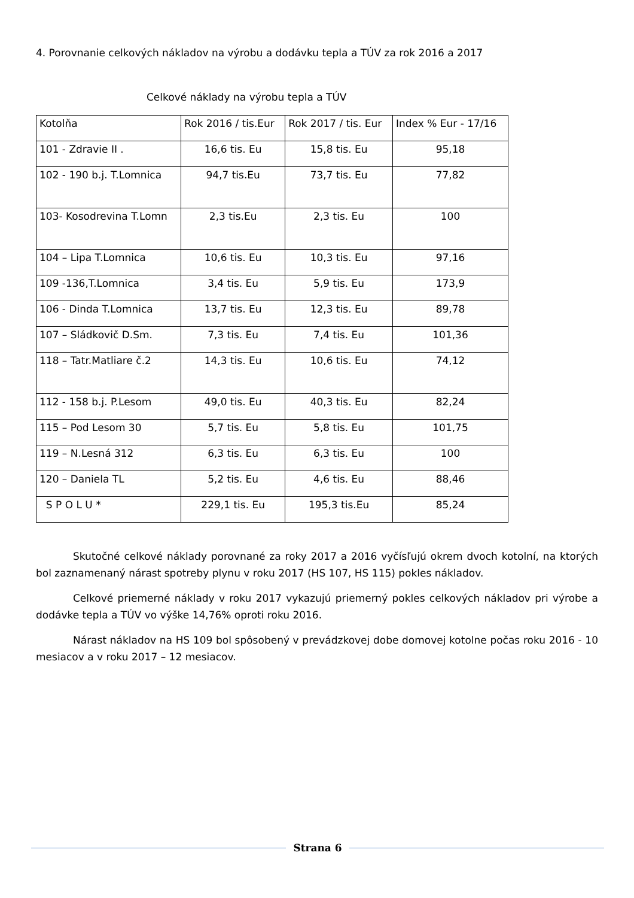4. Porovnanie celkových nákladov na výrobu a dodávku tepla a TÚV za rok 2016 a 2017
Celkové náklady na výrobu tepla a TÚV
| Kotolňa | Rok 2016 / tis.Eur | Rok 2017 / tis. Eur | Index % Eur - 17/16 |
| --- | --- | --- | --- |
| 101 - Zdravie II . | 16,6 tis. Eu | 15,8 tis. Eu | 95,18 |
| 102 - 190 b.j. T.Lomnica | 94,7 tis.Eu | 73,7 tis. Eu | 77,82 |
| 103- Kosodrevina T.Lomn | 2,3 tis.Eu | 2,3 tis. Eu | 100 |
| 104 – Lipa T.Lomnica | 10,6 tis. Eu | 10,3 tis. Eu | 97,16 |
| 109 -136,T.Lomnica | 3,4 tis. Eu | 5,9 tis. Eu | 173,9 |
| 106 - Dinda T.Lomnica | 13,7 tis. Eu | 12,3 tis. Eu | 89,78 |
| 107 – Sládkovič D.Sm. | 7,3 tis. Eu | 7,4 tis. Eu | 101,36 |
| 118 – Tatr.Matliare č.2 | 14,3 tis. Eu | 10,6 tis. Eu | 74,12 |
| 112 - 158 b.j. P.Lesom | 49,0 tis. Eu | 40,3 tis. Eu | 82,24 |
| 115 – Pod Lesom 30 | 5,7 tis. Eu | 5,8 tis. Eu | 101,75 |
| 119 – N.Lesná 312 | 6,3 tis. Eu | 6,3 tis. Eu | 100 |
| 120 – Daniela TL | 5,2 tis. Eu | 4,6 tis. Eu | 88,46 |
| S P O L U * | 229,1 tis. Eu | 195,3 tis.Eu | 85,24 |
Skutočné celkové náklady porovnané za roky 2017 a 2016 vyčísľujú okrem dvoch kotolní, na ktorých bol zaznamenaný nárast spotreby plynu v roku 2017 (HS 107, HS 115) pokles nákladov.
Celkové priemerné náklady v roku 2017 vykazujú priemerný pokles celkových nákladov pri výrobe a dodávke tepla a TÚV vo výške 14,76% oproti roku 2016.
Nárast nákladov na HS 109 bol spôsobený v prevádzkovej dobe domovej kotolne počas roku 2016 - 10 mesiacov a v roku 2017 – 12 mesiacov.
Strana 6